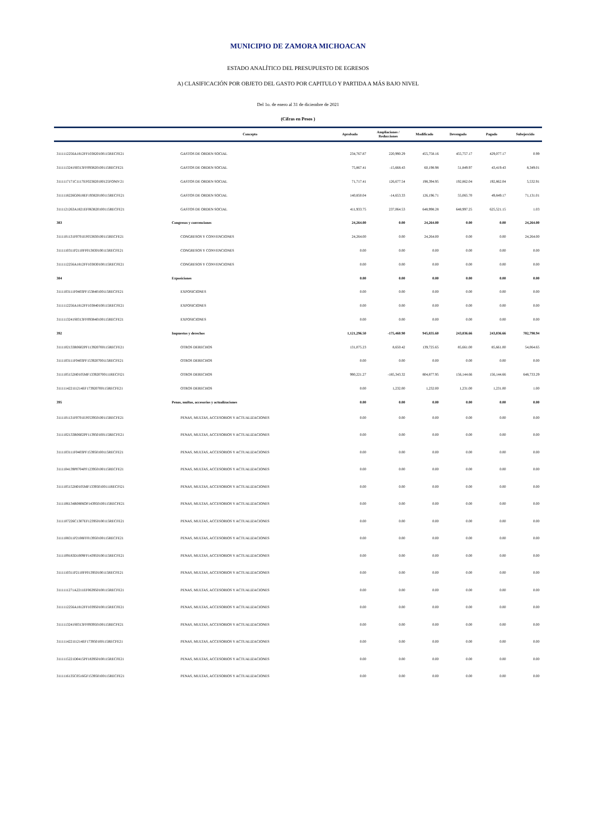MUNICIPIO DE ZAMORA MICHOACAN
ESTADO ANALÍTICO DEL PRESUPUESTO DE EGRESOS
A) CLASIFICACIÓN POR OBJETO DEL GASTO POR CAPITULO Y PARTIDA A MÁS BAJO NIVEL
Del 1o. de enero al 31 de diciembre de 2021
(Cifras en Pesos )
| | Concepto | Aprobado | Ampliaciones / Reducciones | Modificado | Devengado | Pagado | Subejercido |
| --- | --- | --- | --- | --- | --- | --- | --- |
| 3111112256A1812FF103820100115RECFE21 | GASTOS DE ORDEN SOCIAL | 234,767.87 | 220,990.29 | 455,758.16 | 455,757.17 | 429,077.17 | 0.99 |
| 3111113241S0313FF093820100115RECFE21 | GASTOS DE ORDEN SOCIAL | 75,867.41 | -15,668.43 | 60,198.98 | 51,849.97 | 43,419.43 | 8,349.01 |
| 3111117171C1117EF023820100125FONIV21 | GASTOS DE ORDEN SOCIAL | 71,717.41 | 126,677.54 | 198,394.95 | 192,862.04 | 192,862.04 | 5,532.91 |
| 3111118226G0618EF193820100115RECFE21 | GASTOS DE ORDEN SOCIAL | 140,850.04 | -14,653.33 | 126,196.71 | 55,065.70 | 49,849.17 | 71,131.01 |
| 3111121263A1821EF063820100115RECFE21 | GASTOS DE ORDEN SOCIAL | 411,933.75 | 237,064.53 | 648,998.28 | 648,997.25 | 625,521.15 | 1.03 |
| 383 | Congresos y convenciones | 24,264.00 | 0.00 | 24,264.00 | 0.00 | 0.00 | 24,264.00 |
| 3111101131F0701EF053830100115RECFE21 | CONGRESOS Y CONVENCIONES | 24,264.00 | 0.00 | 24,264.00 | 0.00 | 0.00 | 24,264.00 |
| 3111110311P2110FF013830100115RECFE21 | CONGRESOS Y CONVENCIONES | 0.00 | 0.00 | 0.00 | 0.00 | 0.00 | 0.00 |
| 3111112256A1812FF103830100115RECFE21 | CONGRESOS Y CONVENCIONES | 0.00 | 0.00 | 0.00 | 0.00 | 0.00 | 0.00 |
| 384 | Exposiciones | 0.00 | 0.00 | 0.00 | 0.00 | 0.00 | 0.00 |
| 3111103111F0403PF153840100115RECFE21 | EXPOSICIONES | 0.00 | 0.00 | 0.00 | 0.00 | 0.00 | 0.00 |
| 3111112256A1812FF103840100115RECFE21 | EXPOSICIONES | 0.00 | 0.00 | 0.00 | 0.00 | 0.00 | 0.00 |
| 3111113241S0313FF093840100115RECFE21 | EXPOSICIONES | 0.00 | 0.00 | 0.00 | 0.00 | 0.00 | 0.00 |
| 392 | Impuestos y derechos | 1,121,296.50 | -175,460.90 | 945,835.60 | 243,036.66 | 243,036.66 | 702,798.94 |
| 3111102133R0602PF113920700115RECFE21 | OTROS DERECHOS | 131,075.23 | 8,650.42 | 139,725.65 | 85,661.00 | 85,661.00 | 54,064.65 |
| 3111103111F0403PF153920700115RECFE21 | OTROS DERECHOS | 0.00 | 0.00 | 0.00 | 0.00 | 0.00 | 0.00 |
| 3111105152H0105MF133920700111RECFI21 | OTROS DERECHOS | 990,221.27 | -185,343.32 | 804,877.95 | 156,144.66 | 156,144.66 | 648,733.29 |
| 3111114221I1214EF173920700115RECFE21 | OTROS DERECHOS | 0.00 | 1,232.00 | 1,232.00 | 1,231.00 | 1,231.00 | 1.00 |
| 395 | Penas, multas, accesorios y actualizaciones | 0.00 | 0.00 | 0.00 | 0.00 | 0.00 | 0.00 |
| 3111101131F0701EF053950100115RECFE21 | PENAS, MULTAS, ACCESORIOS Y ACTUALIZACIONES | 0.00 | 0.00 | 0.00 | 0.00 | 0.00 | 0.00 |
| 3111102133R0602PF113950100115RECFE21 | PENAS, MULTAS, ACCESORIOS Y ACTUALIZACIONES | 0.00 | 0.00 | 0.00 | 0.00 | 0.00 | 0.00 |
| 3111103111F0403PF153950100115RECFE21 | PENAS, MULTAS, ACCESORIOS Y ACTUALIZACIONES | 0.00 | 0.00 | 0.00 | 0.00 | 0.00 | 0.00 |
| 3111104139P0704PF123950100115RECFE21 | PENAS, MULTAS, ACCESORIOS Y ACTUALIZACIONES | 0.00 | 0.00 | 0.00 | 0.00 | 0.00 | 0.00 |
| 3111105152H0105MF133950100111RECFI21 | PENAS, MULTAS, ACCESORIOS Y ACTUALIZACIONES | 0.00 | 0.00 | 0.00 | 0.00 | 0.00 | 0.00 |
| 3111106134R0806OF143950100115RECFE21 | PENAS, MULTAS, ACCESORIOS Y ACTUALIZACIONES | 0.00 | 0.00 | 0.00 | 0.00 | 0.00 | 0.00 |
| 3111107226C1307EF123950100115RECFE21 | PENAS, MULTAS, ACCESORIOS Y ACTUALIZACIONES | 0.00 | 0.00 | 0.00 | 0.00 | 0.00 | 0.00 |
| 3111108311P2108FF013950100115RECFE21 | PENAS, MULTAS, ACCESORIOS Y ACTUALIZACIONES | 0.00 | 0.00 | 0.00 | 0.00 | 0.00 | 0.00 |
| 3111109183D1009FF143950100115RECFE21 | PENAS, MULTAS, ACCESORIOS Y ACTUALIZACIONES | 0.00 | 0.00 | 0.00 | 0.00 | 0.00 | 0.00 |
| 3111110311P2110FF013950100115RECFE21 | PENAS, MULTAS, ACCESORIOS Y ACTUALIZACIONES | 0.00 | 0.00 | 0.00 | 0.00 | 0.00 | 0.00 |
| 3111111271A2211EF063950100115RECFE21 | PENAS, MULTAS, ACCESORIOS Y ACTUALIZACIONES | 0.00 | 0.00 | 0.00 | 0.00 | 0.00 | 0.00 |
| 3111112256A1812FF103950100115RECFE21 | PENAS, MULTAS, ACCESORIOS Y ACTUALIZACIONES | 0.00 | 0.00 | 0.00 | 0.00 | 0.00 | 0.00 |
| 3111113241S0313FF093950100115RECFE21 | PENAS, MULTAS, ACCESORIOS Y ACTUALIZACIONES | 0.00 | 0.00 | 0.00 | 0.00 | 0.00 | 0.00 |
| 3111114221I1214EF173950100115RECFE21 | PENAS, MULTAS, ACCESORIOS Y ACTUALIZACIONES | 0.00 | 0.00 | 0.00 | 0.00 | 0.00 | 0.00 |
| 3111115221D0415PF183950100115RECFE21 | PENAS, MULTAS, ACCESORIOS Y ACTUALIZACIONES | 0.00 | 0.00 | 0.00 | 0.00 | 0.00 | 0.00 |
| 3111116135C0516GF153950100115RECFE21 | PENAS, MULTAS, ACCESORIOS Y ACTUALIZACIONES | 0.00 | 0.00 | 0.00 | 0.00 | 0.00 | 0.00 |